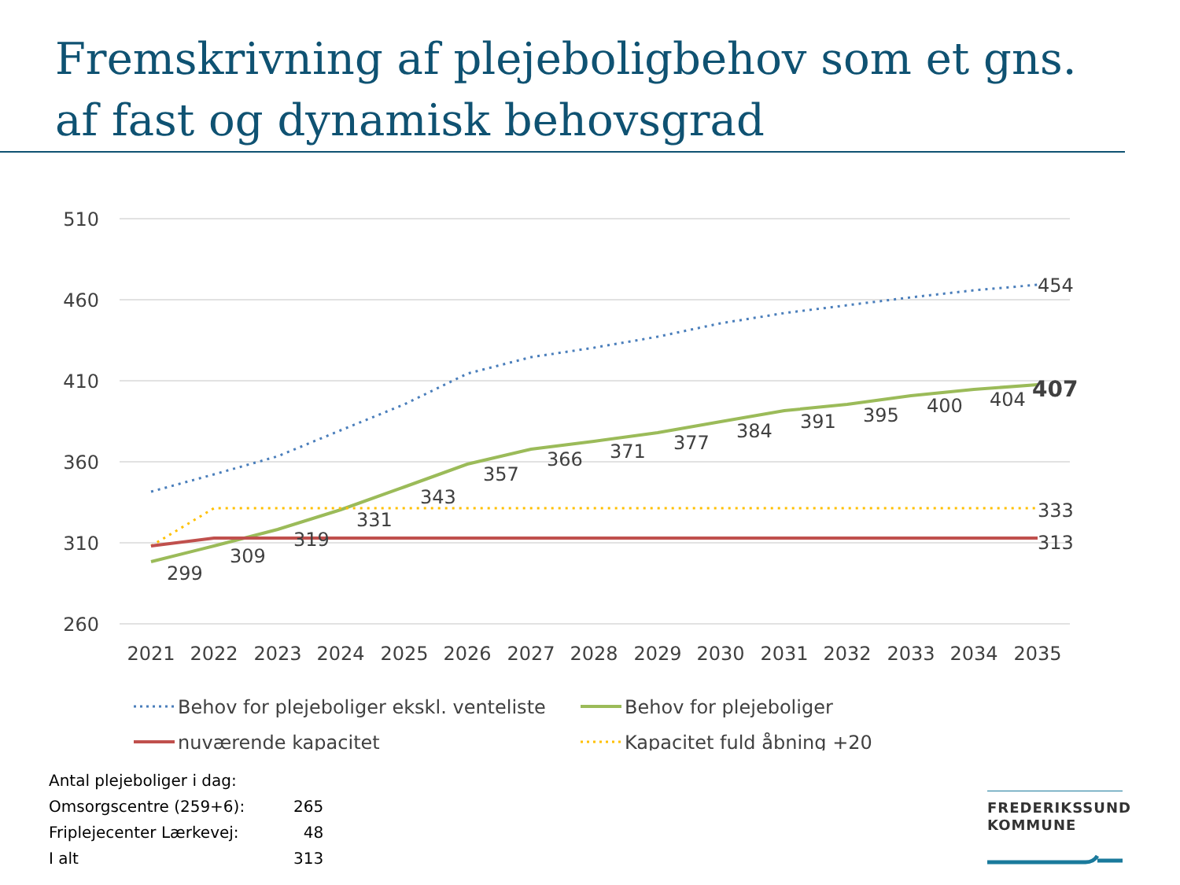Fremskrivning af plejeboligbehov som et gns. af fast og dynamisk behovsgrad
510
460
410
360
310
260
299
309
319
331
343
357
366
371
377
384
391
395
400
404
407
454
333
313
2021
2022
2023
2024
2025
2026
2027
2028
2029
2030
2031
2032
2033
2034
2035
Behov for plejeboliger ekskl. venteliste
Behov for plejeboliger
nuværende kapacitet
Kapacitet fuld åbning +20
| Antal plejeboliger i dag: | |
| Omsorgscentre (259+6): | 265 |
| Friplejecenter Lærkevej: | 48 |
| I alt | 313 |
FREDERIKSSUND
KOMMUNE